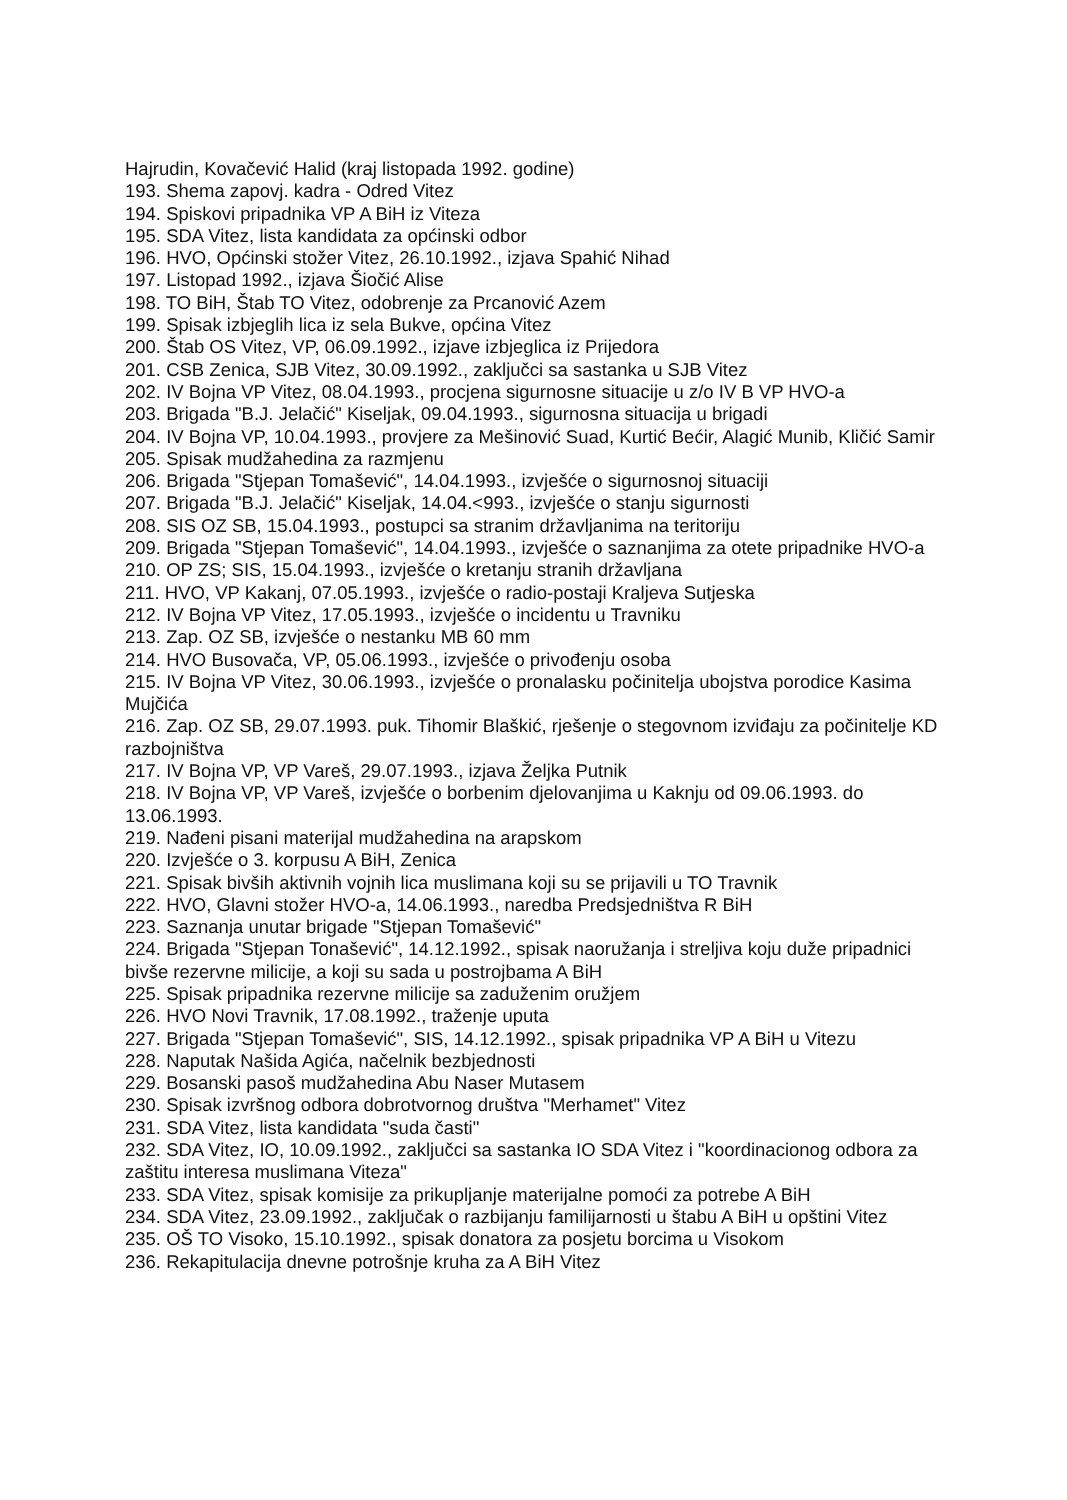Hajrudin, Kovačević Halid (kraj listopada 1992. godine)
193. Shema zapovj. kadra - Odred Vitez
194. Spiskovi pripadnika VP A BiH iz Viteza
195. SDA Vitez, lista kandidata za općinski odbor
196. HVO, Općinski stožer Vitez, 26.10.1992., izjava Spahić Nihad
197. Listopad 1992., izjava Šiočić Alise
198. TO BiH, Štab TO Vitez, odobrenje za Prcanović Azem
199. Spisak izbjeglih lica iz sela Bukve, općina Vitez
200. Štab OS Vitez, VP, 06.09.1992., izjave izbjeglica iz Prijedora
201. CSB Zenica, SJB Vitez, 30.09.1992., zaključci sa sastanka u SJB Vitez
202. IV Bojna VP Vitez, 08.04.1993., procjena sigurnosne situacije u z/o IV B VP HVO-a
203. Brigada "B.J. Jelačić" Kiseljak, 09.04.1993., sigurnosna situacija u brigadi
204. IV Bojna VP, 10.04.1993., provjere za Mešinović Suad, Kurtić Bećir, Alagić Munib, Kličić Samir
205. Spisak mudžahedina za razmjenu
206. Brigada "Stjepan Tomašević", 14.04.1993., izvješće o sigurnosnoj situaciji
207. Brigada "B.J. Jelačić" Kiseljak, 14.04.<993., izvješće o stanju sigurnosti
208. SIS OZ SB, 15.04.1993., postupci sa stranim državljanima na teritoriju
209. Brigada "Stjepan Tomašević", 14.04.1993., izvješće o saznanjima za otete pripadnike HVO-a
210. OP ZS; SIS, 15.04.1993., izvješće o kretanju stranih državljana
211. HVO, VP Kakanj, 07.05.1993., izvješće o radio-postaji Kraljeva Sutjeska
212. IV Bojna VP Vitez, 17.05.1993., izvješće o incidentu u Travniku
213. Zap. OZ SB, izvješće o nestanku MB 60 mm
214. HVO Busovača, VP, 05.06.1993., izvješće o privođenju osoba
215. IV Bojna VP Vitez, 30.06.1993., izvješće o pronalasku počinitelja ubojstva porodice Kasima Mujčića
216. Zap. OZ SB, 29.07.1993. puk. Tihomir Blaškić, rješenje o stegovnom izviđaju za počinitelje KD razbojništva
217. IV Bojna VP, VP Vareš, 29.07.1993., izjava Željka Putnik
218. IV Bojna VP, VP Vareš, izvješće o borbenim djelovanjima u Kaknju od 09.06.1993. do 13.06.1993.
219. Nađeni pisani materijal mudžahedina na arapskom
220. Izvješće o 3. korpusu A BiH, Zenica
221. Spisak bivših aktivnih vojnih lica muslimana koji su se prijavili u TO Travnik
222. HVO, Glavni stožer HVO-a, 14.06.1993., naredba Predsjedništva R BiH
223. Saznanja unutar brigade "Stjepan Tomašević"
224. Brigada "Stjepan Tonašević", 14.12.1992., spisak naoružanja i streljiva koju duže pripadnici bivše rezervne milicije, a koji su sada u postrojbama A BiH
225. Spisak pripadnika rezervne milicije sa zaduženim oružjem
226. HVO Novi Travnik, 17.08.1992., traženje uputa
227. Brigada "Stjepan Tomašević", SIS, 14.12.1992., spisak pripadnika VP A BiH u Vitezu
228. Naputak Našida Agića, načelnik bezbjednosti
229. Bosanski pasoš mudžahedina Abu Naser Mutasem
230. Spisak izvršnog odbora dobrotvornog društva "Merhamet" Vitez
231. SDA Vitez, lista kandidata "suda časti"
232. SDA Vitez, IO, 10.09.1992., zaključci sa sastanka IO SDA Vitez i "koordinacionog odbora za zaštitu interesa muslimana Viteza"
233. SDA Vitez, spisak komisije za prikupljanje materijalne pomoći za potrebe A BiH
234. SDA Vitez, 23.09.1992., zaključak o razbijanju familijarnosti u štabu A BiH u opštini Vitez
235. OŠ TO Visoko, 15.10.1992., spisak donatora za posjetu borcima u Visokom
236. Rekapitulacija dnevne potrošnje kruha za A BiH Vitez